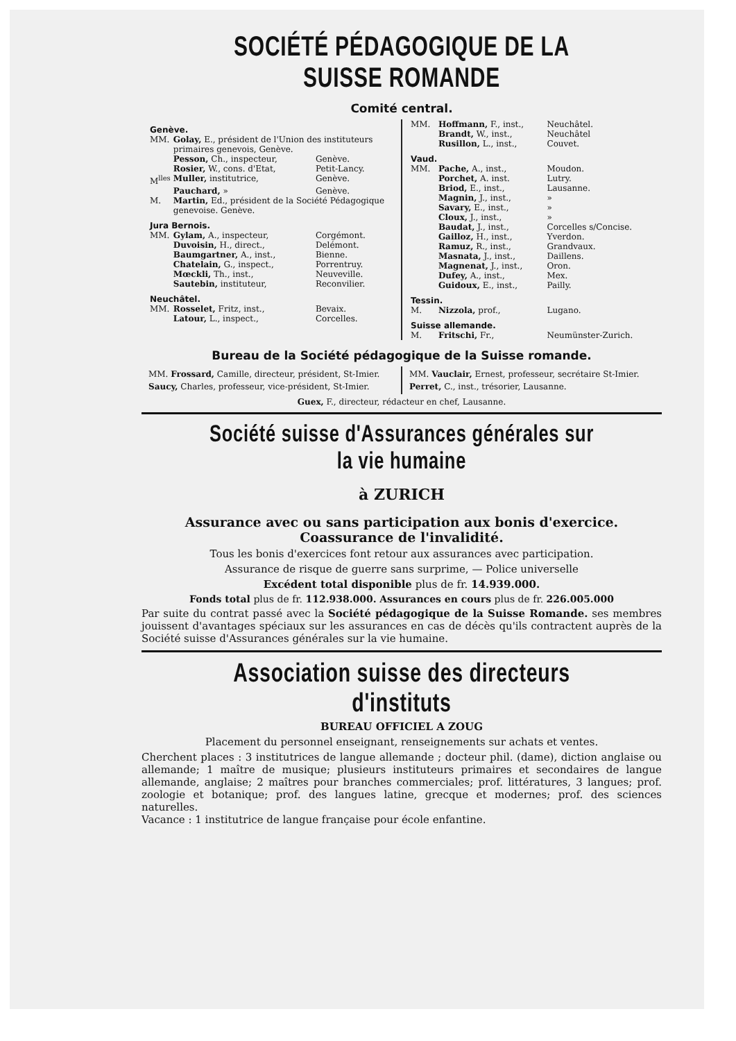SOCIÉTÉ PÉDAGOGIQUE DE LA SUISSE ROMANDE
Comité central.
| Genève. | | |
| MM. | Golay, E., président de l'Union des instituteurs primaires genevois, Genève. | |
| | Pesson, Ch., inspecteur, | Genève. |
| | Rosier, W., cons. d'Etat, | Petit-Lancy. |
| M<sup>lles</sup> | Muller, institutrice, | Genève. |
| | Pauchard, » | Genève. |
| M. | Martin, Ed., président de la Société Pédagogique genevoise. Genève. | |
| Jura Bernois. | | |
| MM. | Gylam, A., inspecteur, | Corgémont. |
| | Duvoisin, H., direct., | Delémont. |
| | Baumgartner, A., inst., | Bienne. |
| | Chatelain, G., inspect., | Porrentruy. |
| | Mœckli, Th., inst., | Neuveville. |
| | Sautebin, instituteur, | Reconvilier. |
| Neuchâtel. | | |
| MM. | Rosselet, Fritz, inst., | Bevaix. |
| | Latour, L., inspect., | Corcelles. |
| MM. | Hoffmann, F., inst., | Neuchâtel. |
| | Brandt, W., inst., | Neuchâtel |
| | Rusillon, L., inst., | Couvet. |
| Vaud. | | |
| MM. | Pache, A., inst., | Moudon. |
| | Porchet, A. inst. | Lutry. |
| | Briod, E., inst., | Lausanne. |
| | Magnin, J., inst., | » |
| | Savary, E., inst., | » |
| | Cloux, J., inst., | » |
| | Baudat, J., inst., | Corcelles s/Concise. |
| | Gailloz, H., inst., | Yverdon. |
| | Ramuz, R., inst., | Grandvaux. |
| | Masnata, J., inst., | Daillens. |
| | Magnenat, J., inst., | Oron. |
| | Dufey, A., inst., | Mex. |
| | Guidoux, E., inst., | Pailly. |
| Tessin. | | |
| M. | Nizzola, prof., | Lugano. |
| Suisse allemande. | | |
| M. | Fritschi, Fr., | Neumünster-Zurich. |
Bureau de la Société pédagogique de la Suisse romande.
MM. Frossard, Camille, directeur, président, St-Imier.
Saucy, Charles, professeur, vice-président, St-Imier.
MM. Vauclair, Ernest, professeur, secrétaire St-Imier.
Perret, C., inst., trésorier, Lausanne.
Guex, F., directeur, rédacteur en chef, Lausanne.
Société suisse d'Assurances générales sur la vie humaine
à ZURICH
Assurance avec ou sans participation aux bonis d'exercice.
Coassurance de l'invalidité.
Tous les bonis d'exercices font retour aux assurances avec participation.
Assurance de risque de guerre sans surprime, — Police universelle
Excédent total disponible plus de fr. 14.939.000.
Fonds total plus de fr. 112.938.000. Assurances en cours plus de fr. 226.005.000
Par suite du contrat passé avec la Société pédagogique de la Suisse Romande. ses membres jouissent d'avantages spéciaux sur les assurances en cas de décès qu'ils contractent auprès de la Société suisse d'Assurances générales sur la vie humaine.
Association suisse des directeurs d'instituts
BUREAU OFFICIEL A ZOUG
Placement du personnel enseignant, renseignements sur achats et ventes.
Cherchent places : 3 institutrices de langue allemande ; docteur phil. (dame), diction anglaise ou allemande; 1 maître de musique; plusieurs instituteurs primaires et secondaires de langue allemande, anglaise; 2 maîtres pour branches commerciales; prof. littératures, 3 langues; prof. zoologie et botanique; prof. des langues latine, grecque et modernes; prof. des sciences naturelles.
Vacance : 1 institutrice de langue française pour école enfantine.